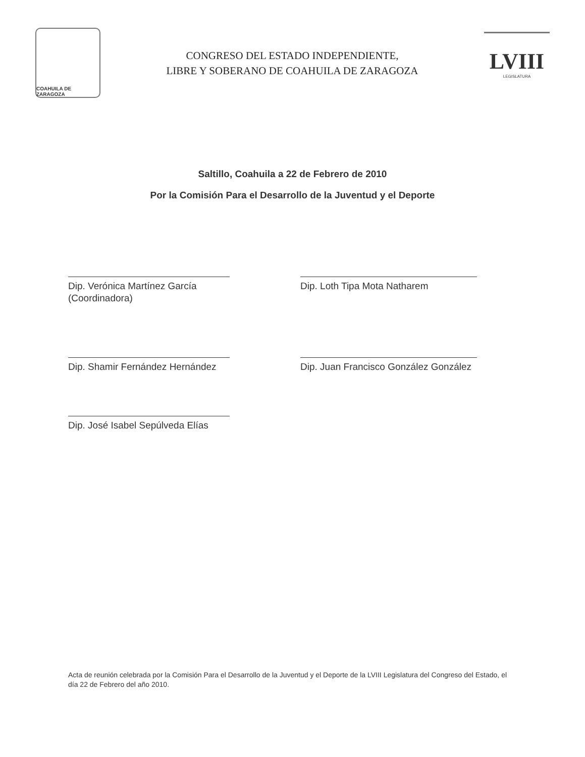COAHUILA DE ZARAGOZA
CONGRESO DEL ESTADO INDEPENDIENTE,
LIBRE Y SOBERANO DE COAHUILA DE ZARAGOZA
LVIII
LEGISLATURA
Saltillo, Coahuila a 22 de Febrero de 2010
Por la Comisión Para el Desarrollo de la Juventud y el Deporte
Dip. Verónica Martínez García
(Coordinadora)
Dip. Loth Tipa Mota Natharem
Dip. Shamir Fernández Hernández
Dip. Juan Francisco González González
Dip. José Isabel Sepúlveda Elías
Acta de reunión celebrada por la Comisión Para el Desarrollo de la Juventud y el Deporte de la LVIII Legislatura del Congreso del Estado, el día 22 de Febrero del año 2010.